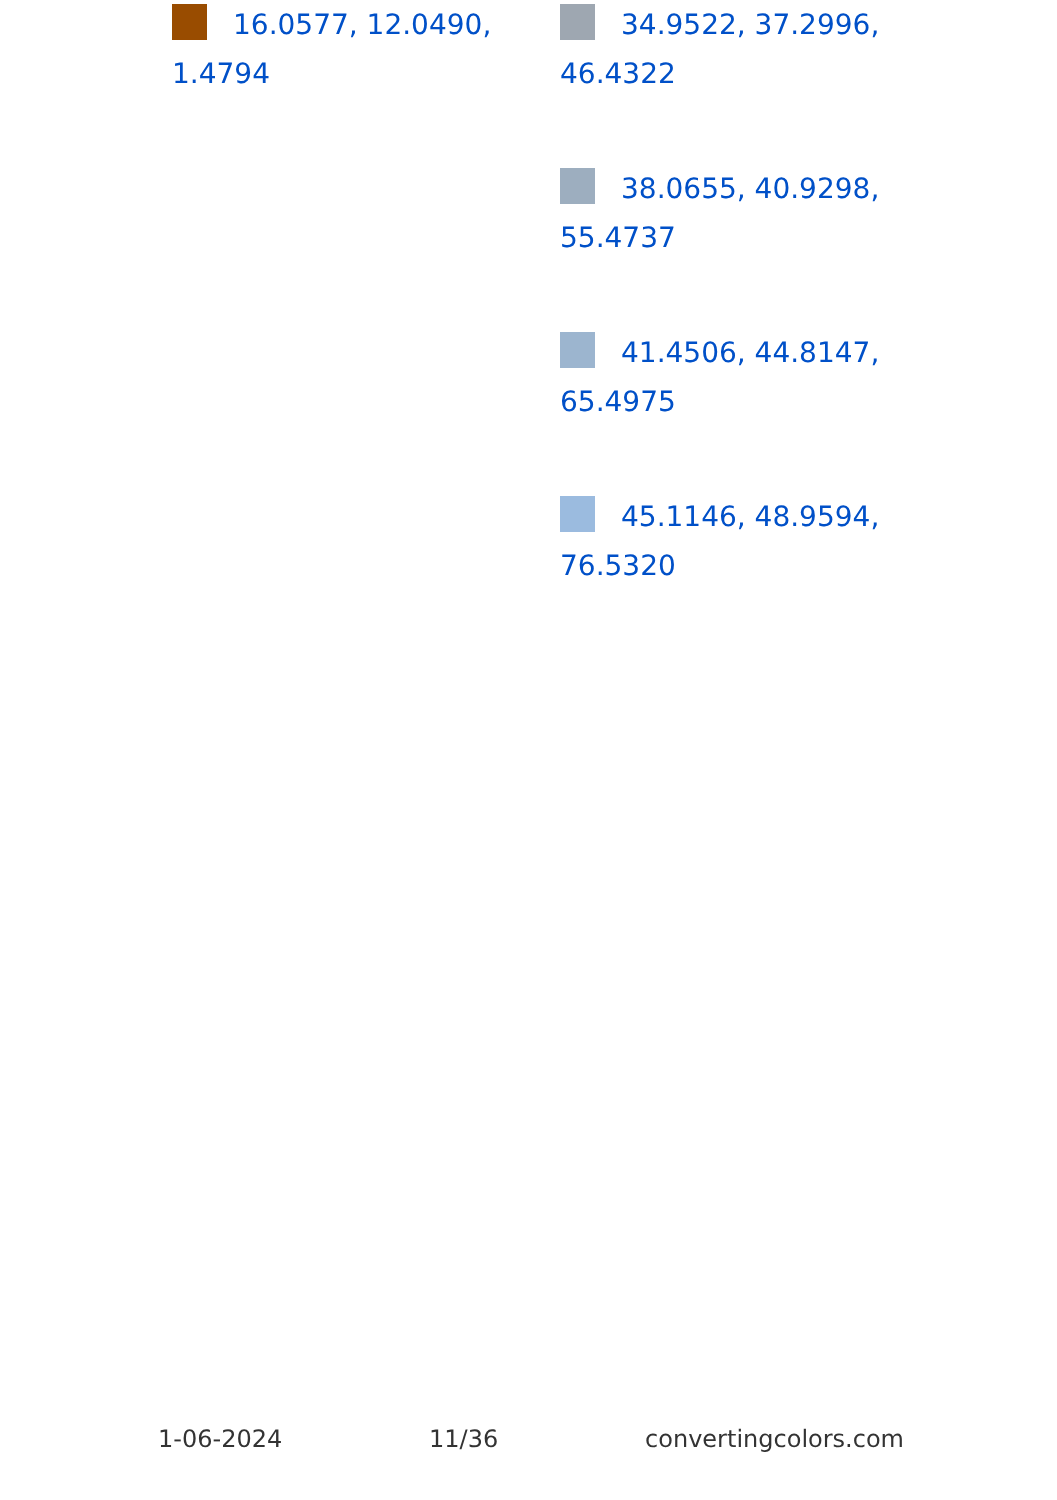16.0577, 12.0490, 1.4794 34.9522, 37.2996, 46.4322
38.0655, 40.9298, 55.4737
41.4506, 44.8147, 65.4975
45.1146, 48.9594, 76.5320
1-06-2024 11/36 convertingcolors.com